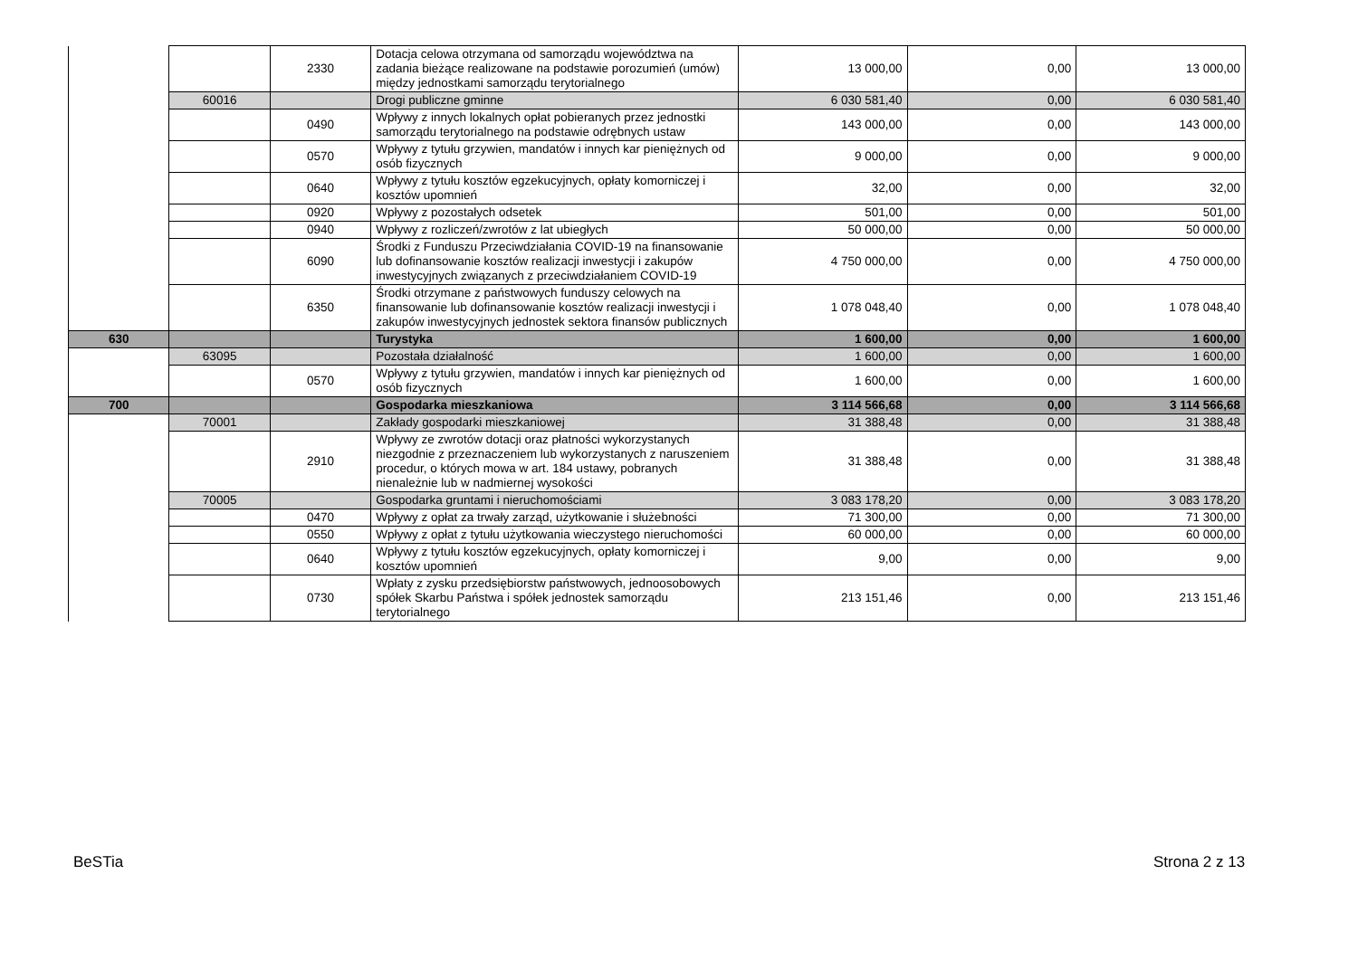| | | 2330 | Dotacja celowa otrzymana od samorządu województwa na zadania bieżące realizowane na podstawie porozumień (umów) między jednostkami samorządu terytorialnego | 13 000,00 | 0,00 | 13 000,00 |
| | 60016 | | Drogi publiczne gminne | 6 030 581,40 | 0,00 | 6 030 581,40 |
| | | 0490 | Wpływy z innych lokalnych opłat pobieranych przez jednostki samorządu terytorialnego na podstawie odrębnych ustaw | 143 000,00 | 0,00 | 143 000,00 |
| | | 0570 | Wpływy z tytułu grzywien, mandatów i innych kar pieniężnych od osób fizycznych | 9 000,00 | 0,00 | 9 000,00 |
| | | 0640 | Wpływy z tytułu kosztów egzekucyjnych, opłaty komorniczej i kosztów upomnień | 32,00 | 0,00 | 32,00 |
| | | 0920 | Wpływy z pozostałych odsetek | 501,00 | 0,00 | 501,00 |
| | | 0940 | Wpływy z rozliczeń/zwrotów z lat ubiegłych | 50 000,00 | 0,00 | 50 000,00 |
| | | 6090 | Środki z Funduszu Przeciwdziałania COVID-19 na finansowanie lub dofinansowanie kosztów realizacji inwestycji i zakupów inwestycyjnych związanych z przeciwdziałaniem COVID-19 | 4 750 000,00 | 0,00 | 4 750 000,00 |
| | | 6350 | Środki otrzymane z państwowych funduszy celowych na finansowanie lub dofinansowanie kosztów realizacji inwestycji i zakupów inwestycyjnych jednostek sektora finansów publicznych | 1 078 048,40 | 0,00 | 1 078 048,40 |
| 630 | | | Turystyka | 1 600,00 | 0,00 | 1 600,00 |
| | 63095 | | Pozostała działalność | 1 600,00 | 0,00 | 1 600,00 |
| | | 0570 | Wpływy z tytułu grzywien, mandatów i innych kar pieniężnych od osób fizycznych | 1 600,00 | 0,00 | 1 600,00 |
| 700 | | | Gospodarka mieszkaniowa | 3 114 566,68 | 0,00 | 3 114 566,68 |
| | 70001 | | Zakłady gospodarki mieszkaniowej | 31 388,48 | 0,00 | 31 388,48 |
| | | 2910 | Wpływy ze zwrotów dotacji oraz płatności wykorzystanych niezgodnie z przeznaczeniem lub wykorzystanych z naruszeniem procedur, o których mowa w art. 184 ustawy, pobranych nienależnie lub w nadmiernej wysokości | 31 388,48 | 0,00 | 31 388,48 |
| | 70005 | | Gospodarka gruntami i nieruchomościami | 3 083 178,20 | 0,00 | 3 083 178,20 |
| | | 0470 | Wpływy z opłat za trwały zarząd, użytkowanie i służebności | 71 300,00 | 0,00 | 71 300,00 |
| | | 0550 | Wpływy z opłat z tytułu użytkowania wieczystego nieruchomości | 60 000,00 | 0,00 | 60 000,00 |
| | | 0640 | Wpływy z tytułu kosztów egzekucyjnych, opłaty komorniczej i kosztów upomnień | 9,00 | 0,00 | 9,00 |
| | | 0730 | Wpłaty z zysku przedsiębiorstw państwowych, jednoosobowych spółek Skarbu Państwa i spółek jednostek samorządu terytorialnego | 213 151,46 | 0,00 | 213 151,46 |
BeSTia Strona 2 z 13